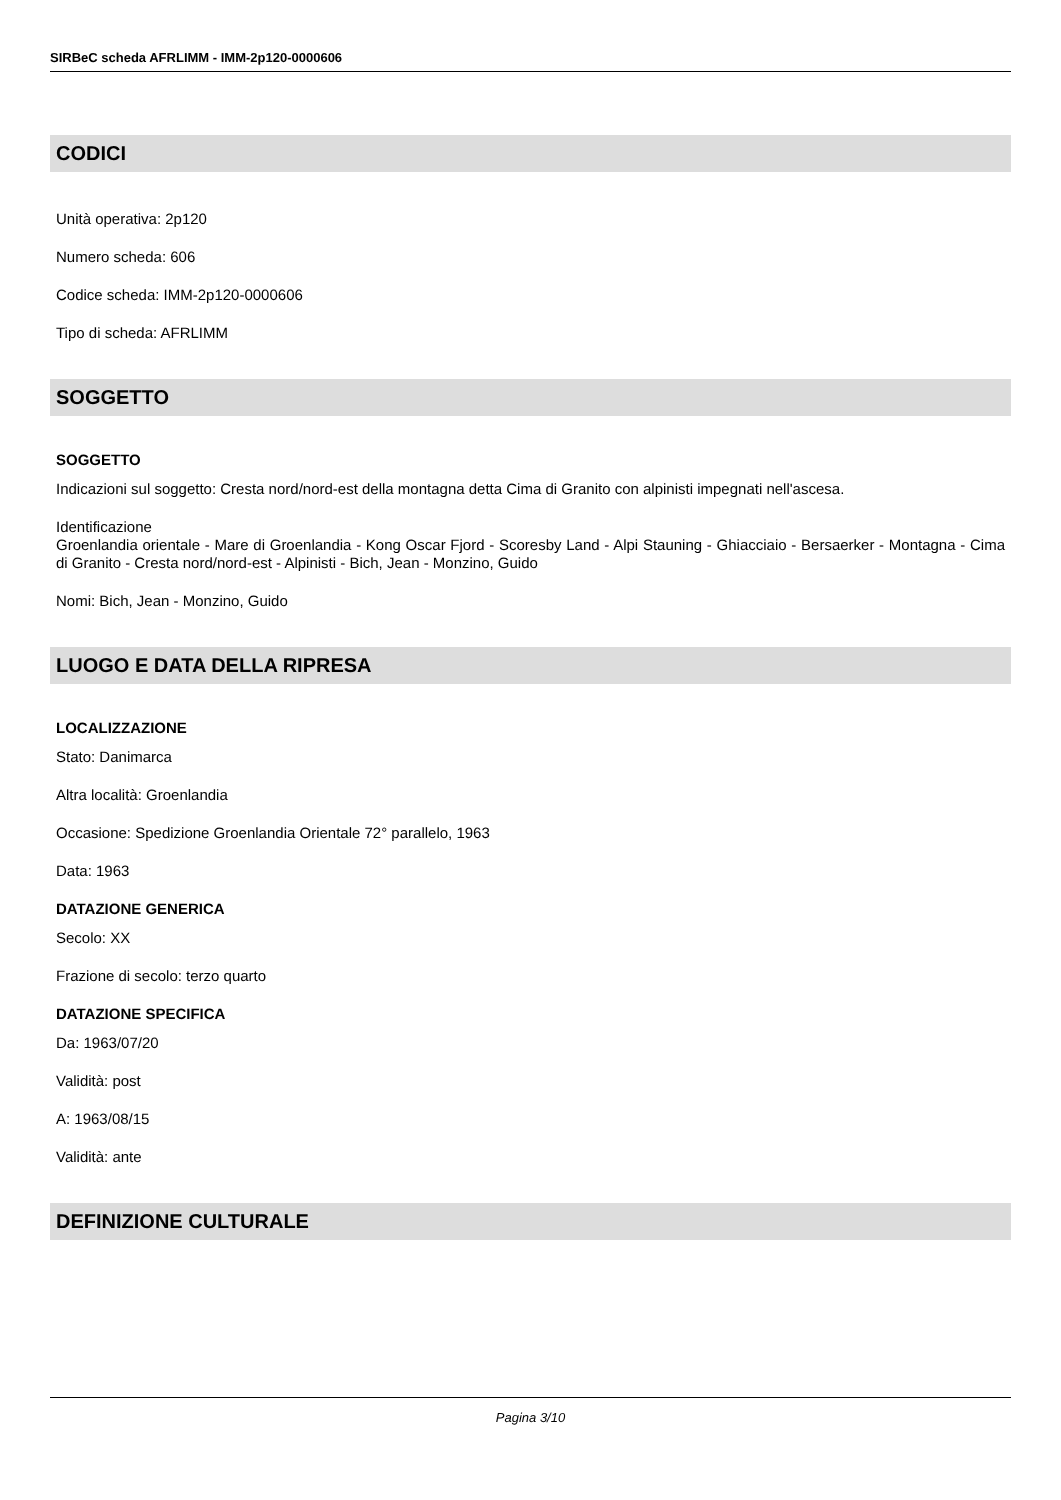SIRBeC scheda AFRLIMM - IMM-2p120-0000606
CODICI
Unità operativa: 2p120
Numero scheda: 606
Codice scheda: IMM-2p120-0000606
Tipo di scheda: AFRLIMM
SOGGETTO
SOGGETTO
Indicazioni sul soggetto: Cresta nord/nord-est della montagna detta Cima di Granito con alpinisti impegnati nell'ascesa.
Identificazione
Groenlandia orientale - Mare di Groenlandia - Kong Oscar Fjord - Scoresby Land - Alpi Stauning - Ghiacciaio - Bersaerker - Montagna - Cima di Granito - Cresta nord/nord-est - Alpinisti - Bich, Jean - Monzino, Guido
Nomi: Bich, Jean - Monzino, Guido
LUOGO E DATA DELLA RIPRESA
LOCALIZZAZIONE
Stato: Danimarca
Altra località: Groenlandia
Occasione: Spedizione Groenlandia Orientale 72° parallelo, 1963
Data: 1963
DATAZIONE GENERICA
Secolo: XX
Frazione di secolo: terzo quarto
DATAZIONE SPECIFICA
Da: 1963/07/20
Validità: post
A: 1963/08/15
Validità: ante
DEFINIZIONE CULTURALE
Pagina 3/10